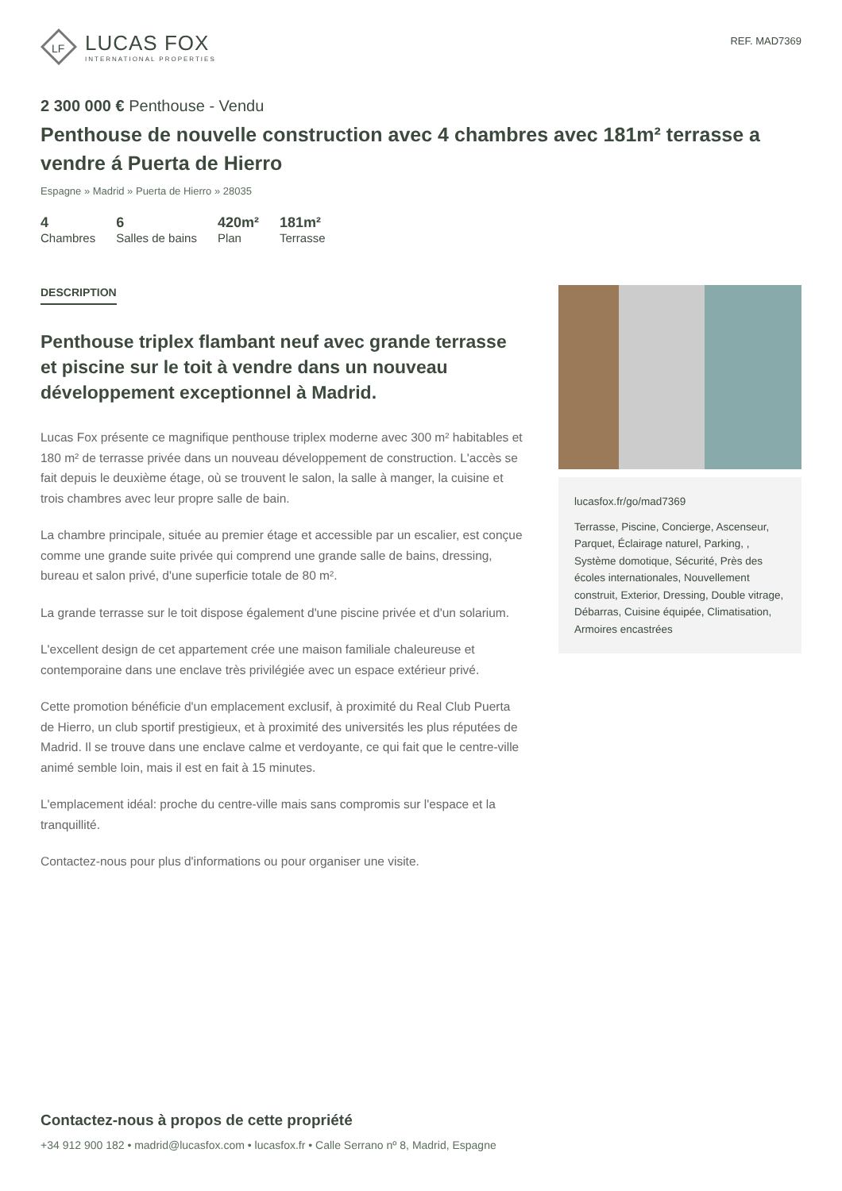LF
LUCAS FOX
INTERNATIONAL PROPERTIES
REF. MAD7369
2 300 000 € Penthouse - Vendu
Penthouse de nouvelle construction avec 4 chambres avec 181m² terrasse a vendre á Puerta de Hierro
Espagne » Madrid » Puerta de Hierro » 28035
4
Chambres
6
Salles de bains
420m²
Plan
181m²
Terrasse
DESCRIPTION
Penthouse triplex flambant neuf avec grande terrasse et piscine sur le toit à vendre dans un nouveau développement exceptionnel à Madrid.
Lucas Fox présente ce magnifique penthouse triplex moderne avec 300 m² habitables et 180 m² de terrasse privée dans un nouveau développement de construction. L'accès se fait depuis le deuxième étage, où se trouvent le salon, la salle à manger, la cuisine et trois chambres avec leur propre salle de bain.
La chambre principale, située au premier étage et accessible par un escalier, est conçue comme une grande suite privée qui comprend une grande salle de bains, dressing, bureau et salon privé, d'une superficie totale de 80 m².
La grande terrasse sur le toit dispose également d'une piscine privée et d'un solarium.
L'excellent design de cet appartement crée une maison familiale chaleureuse et contemporaine dans une enclave très privilégiée avec un espace extérieur privé.
Cette promotion bénéficie d'un emplacement exclusif, à proximité du Real Club Puerta de Hierro, un club sportif prestigieux, et à proximité des universités les plus réputées de Madrid. Il se trouve dans une enclave calme et verdoyante, ce qui fait que le centre-ville animé semble loin, mais il est en fait à 15 minutes.
L'emplacement idéal: proche du centre-ville mais sans compromis sur l'espace et la tranquillité.
Contactez-nous pour plus d'informations ou pour organiser une visite.
lucasfox.fr/go/mad7369
Terrasse, Piscine, Concierge, Ascenseur, Parquet, Éclairage naturel, Parking, , Système domotique, Sécurité, Près des écoles internationales, Nouvellement construit, Exterior, Dressing, Double vitrage, Débarras, Cuisine équipée, Climatisation, Armoires encastrées
Contactez-nous à propos de cette propriété
+34 912 900 182 • madrid@lucasfox.com • lucasfox.fr • Calle Serrano nº 8, Madrid, Espagne